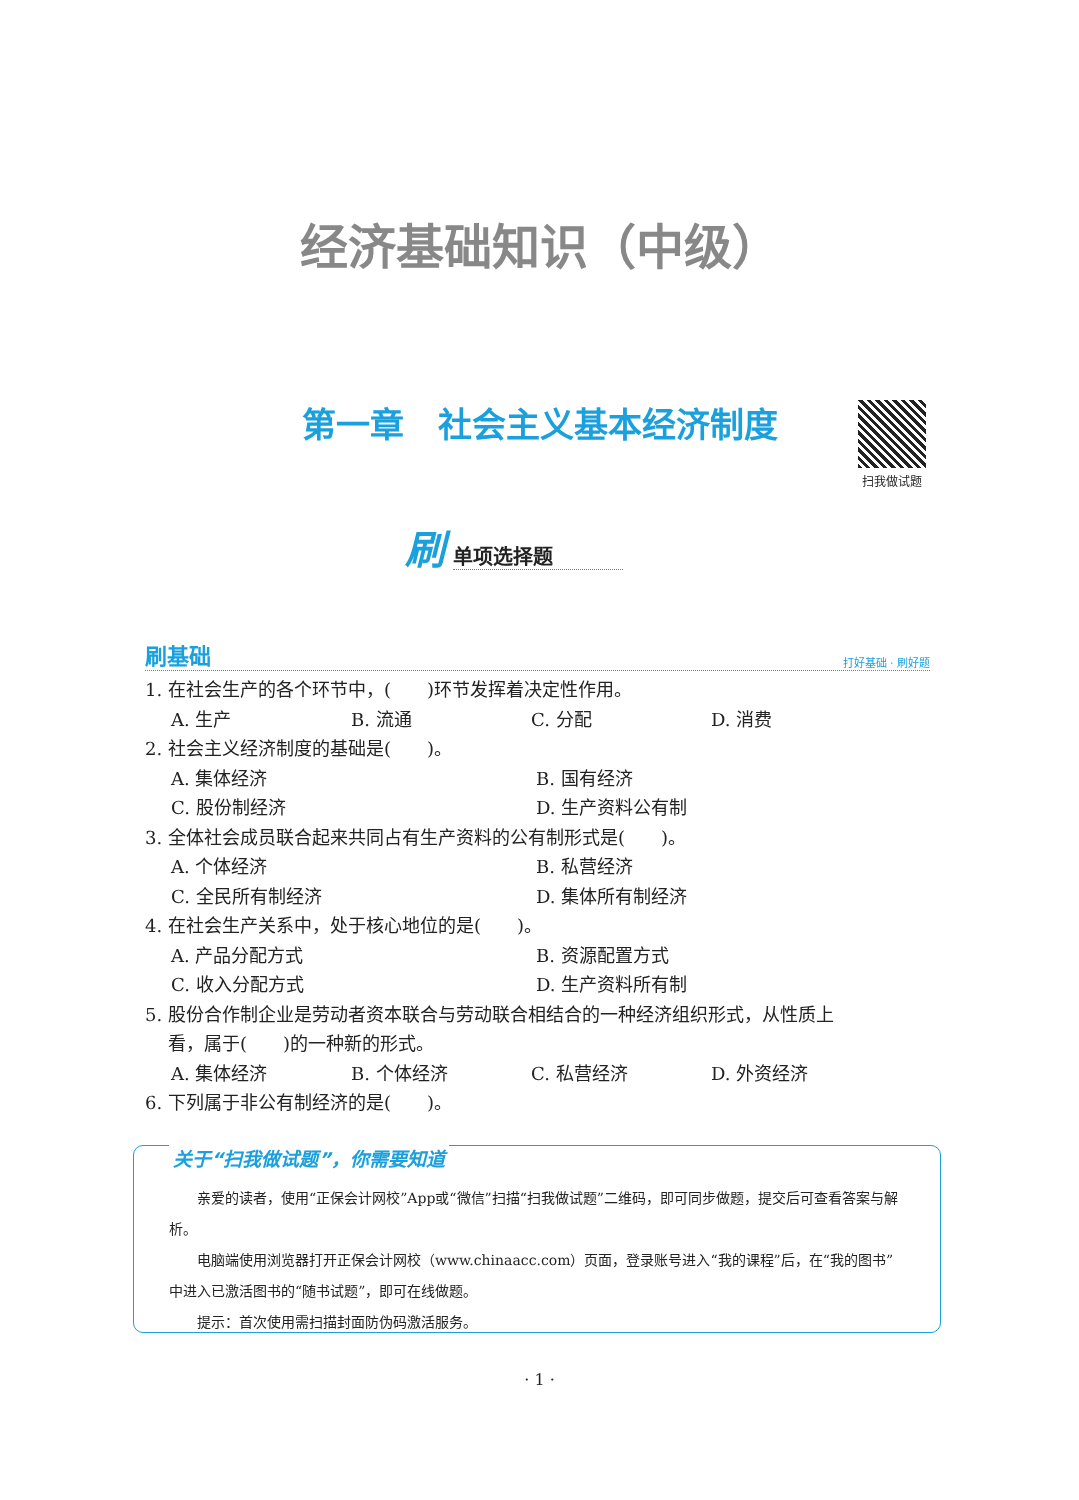经济基础知识（中级）
第一章　社会主义基本经济制度 扫我做试题
刷单项选择题
刷基础 打好基础 · 刷好题
1. 在社会生产的各个环节中，(　　)环节发挥着决定性作用。
A. 生产 B. 流通 C. 分配 D. 消费
2. 社会主义经济制度的基础是(　　)。
A. 集体经济 B. 国有经济
C. 股份制经济 D. 生产资料公有制
3. 全体社会成员联合起来共同占有生产资料的公有制形式是(　　)。
A. 个体经济 B. 私营经济
C. 全民所有制经济 D. 集体所有制经济
4. 在社会生产关系中，处于核心地位的是(　　)。
A. 产品分配方式 B. 资源配置方式
C. 收入分配方式 D. 生产资料所有制
5. 股份合作制企业是劳动者资本联合与劳动联合相结合的一种经济组织形式，从性质上
看，属于(　　)的一种新的形式。
A. 集体经济 B. 个体经济 C. 私营经济 D. 外资经济
6. 下列属于非公有制经济的是(　　)。
关于“扫我做试题”，你需要知道
亲爱的读者，使用“正保会计网校”App或“微信”扫描“扫我做试题”二维码，即可同步做题，提交后可查看答案与解析。
电脑端使用浏览器打开正保会计网校（www.chinaacc.com）页面，登录账号进入“我的课程”后，在“我的图书”中进入已激活图书的“随书试题”，即可在线做题。
提示：首次使用需扫描封面防伪码激活服务。
· 1 ·